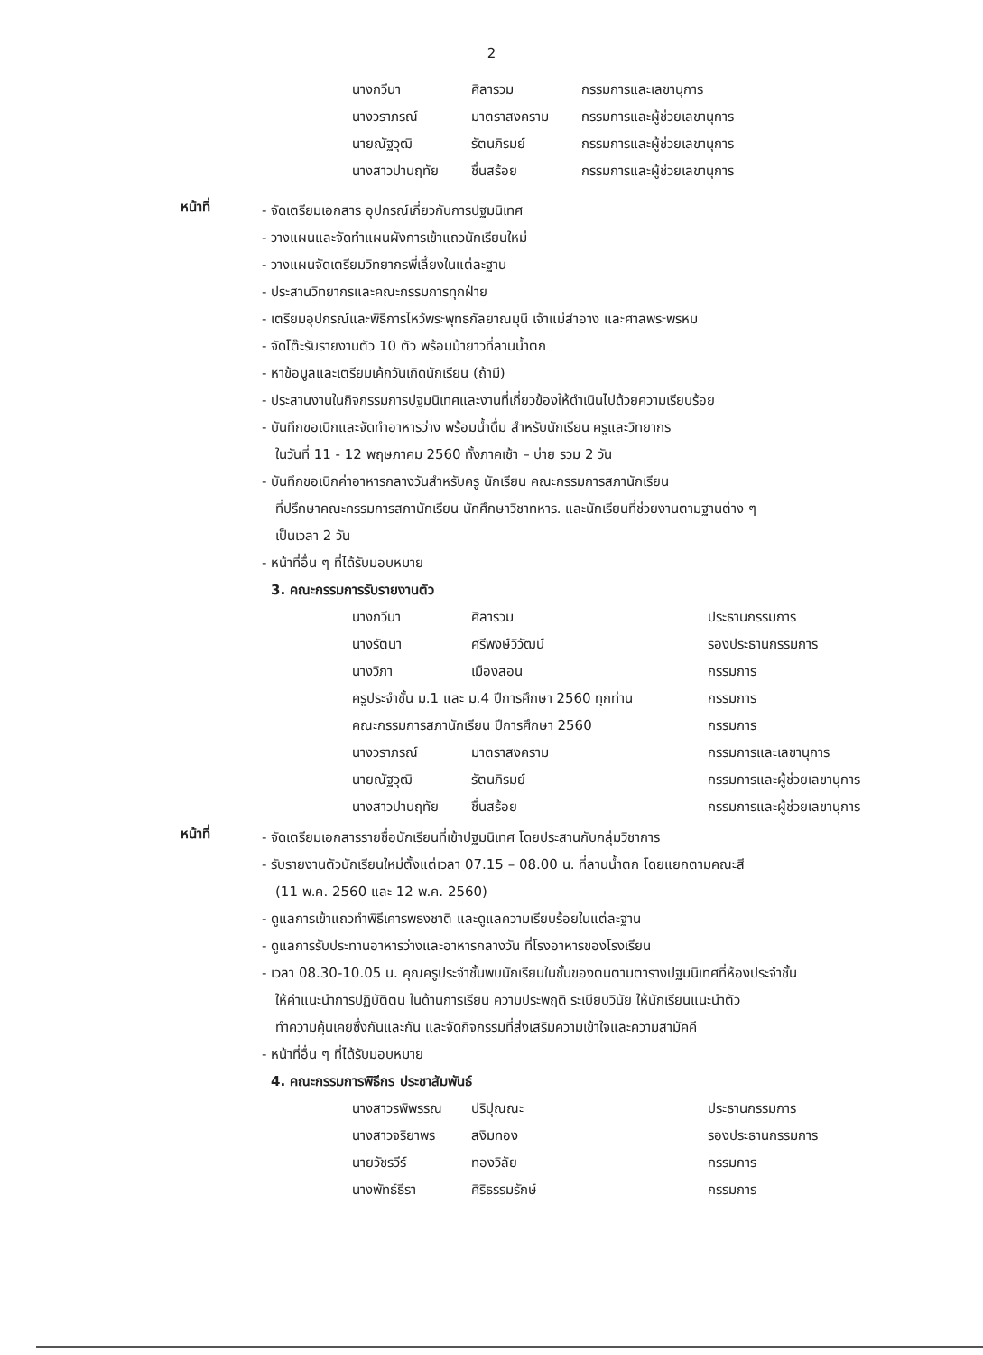2
| นางกวีนา | ศิลารวม | กรรมการและเลขานุการ |
| นางวราภรณ์ | มาตราสงคราม | กรรมการและผู้ช่วยเลขานุการ |
| นายณัฐวุฒิ | รัตนภิรมย์ | กรรมการและผู้ช่วยเลขานุการ |
| นางสาวปานฤทัย | ชื่นสร้อย | กรรมการและผู้ช่วยเลขานุการ |
หน้าที่
- จัดเตรียมเอกสาร อุปกรณ์เกี่ยวกับการปฐมนิเทศ
- วางแผนและจัดทำแผนผังการเข้าแถวนักเรียนใหม่
- วางแผนจัดเตรียมวิทยากรพี่เลี้ยงในแต่ละฐาน
- ประสานวิทยากรและคณะกรรมการทุกฝ่าย
- เตรียมอุปกรณ์และพิธีการไหว้พระพุทธกัลยาณมุนี เจ้าแม่สำอาง และศาลพระพรหม
- จัดโต๊ะรับรายงานตัว 10 ตัว พร้อมม้ายาวที่ลานน้ำตก
- หาข้อมูลและเตรียมเค้กวันเกิดนักเรียน (ถ้ามี)
- ประสานงานในกิจกรรมการปฐมนิเทศและงานที่เกี่ยวข้องให้ดำเนินไปด้วยความเรียบร้อย
- บันทึกขอเบิกและจัดทำอาหารว่าง พร้อมน้ำดื่ม สำหรับนักเรียน ครูและวิทยากร
ในวันที่ 11 - 12 พฤษภาคม 2560 ทั้งภาคเช้า – บ่าย รวม 2 วัน
- บันทึกขอเบิกค่าอาหารกลางวันสำหรับครู นักเรียน คณะกรรมการสภานักเรียน
ที่ปรึกษาคณะกรรมการสภานักเรียน นักศึกษาวิชาทหาร. และนักเรียนที่ช่วยงานตามฐานต่าง ๆ
เป็นเวลา 2 วัน
- หน้าที่อื่น ๆ ที่ได้รับมอบหมาย
3. คณะกรรมการรับรายงานตัว
| นางกวีนา | ศิลารวม | ประธานกรรมการ |
| นางรัตนา | ศรีพงษ์วิวัฒน์ | รองประธานกรรมการ |
| นางวิภา | เมืองสอน | กรรมการ |
| ครูประจำชั้น ม.1 และ ม.4 ปีการศึกษา 2560 ทุกท่าน | | กรรมการ |
| คณะกรรมการสภานักเรียน ปีการศึกษา 2560 | | กรรมการ |
| นางวราภรณ์ | มาตราสงคราม | กรรมการและเลขานุการ |
| นายณัฐวุฒิ | รัตนภิรมย์ | กรรมการและผู้ช่วยเลขานุการ |
| นางสาวปานฤทัย | ชื่นสร้อย | กรรมการและผู้ช่วยเลขานุการ |
หน้าที่
- จัดเตรียมเอกสารรายชื่อนักเรียนที่เข้าปฐมนิเทศ โดยประสานกับกลุ่มวิชาการ
- รับรายงานตัวนักเรียนใหม่ตั้งแต่เวลา 07.15 – 08.00 น. ที่ลานน้ำตก โดยแยกตามคณะสี
(11 พ.ค. 2560 และ 12 พ.ค. 2560)
- ดูแลการเข้าแถวทำพิธีเคารพธงชาติ และดูแลความเรียบร้อยในแต่ละฐาน
- ดูแลการรับประทานอาหารว่างและอาหารกลางวัน ที่โรงอาหารของโรงเรียน
- เวลา 08.30-10.05 น. คุณครูประจำชั้นพบนักเรียนในชั้นของตนตามตารางปฐมนิเทศที่ห้องประจำชั้น
ให้คำแนะนำการปฏิบัติตน ในด้านการเรียน ความประพฤติ ระเบียบวินัย ให้นักเรียนแนะนำตัว
ทำความคุ้นเคยซึ่งกันและกัน และจัดกิจกรรมที่ส่งเสริมความเข้าใจและความสามัคคี
- หน้าที่อื่น ๆ ที่ได้รับมอบหมาย
4. คณะกรรมการพิธีกร ประชาสัมพันธ์
| นางสาวรพิพรรณ | ปริปุณณะ | ประธานกรรมการ |
| นางสาวจริยาพร | สงิมทอง | รองประธานกรรมการ |
| นายวัชรวีร์ | ทองวิลัย | กรรมการ |
| นางพัทธ์ธีรา | ศิริธรรมรักษ์ | กรรมการ |